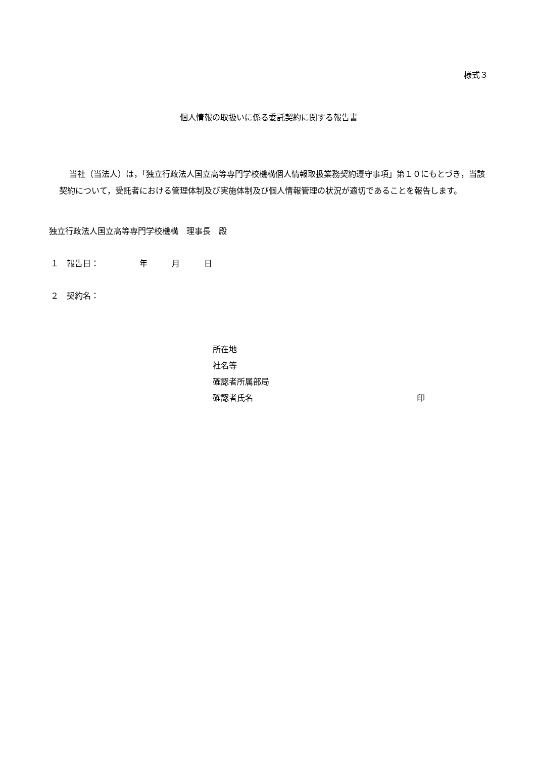様式３
個人情報の取扱いに係る委託契約に関する報告書
当社（当法人）は，「独立行政法人国立高等専門学校機構個人情報取扱業務契約遵守事項」第１０にもとづき，当該契約について，受託者における管理体制及び実施体制及び個人情報管理の状況が適切であることを報告します。
独立行政法人国立高等専門学校機構　理事長　殿
１　報告日：　　　　　年　　　月　　　日
２　契約名：
所在地
社名等
確認者所属部局
確認者氏名 印